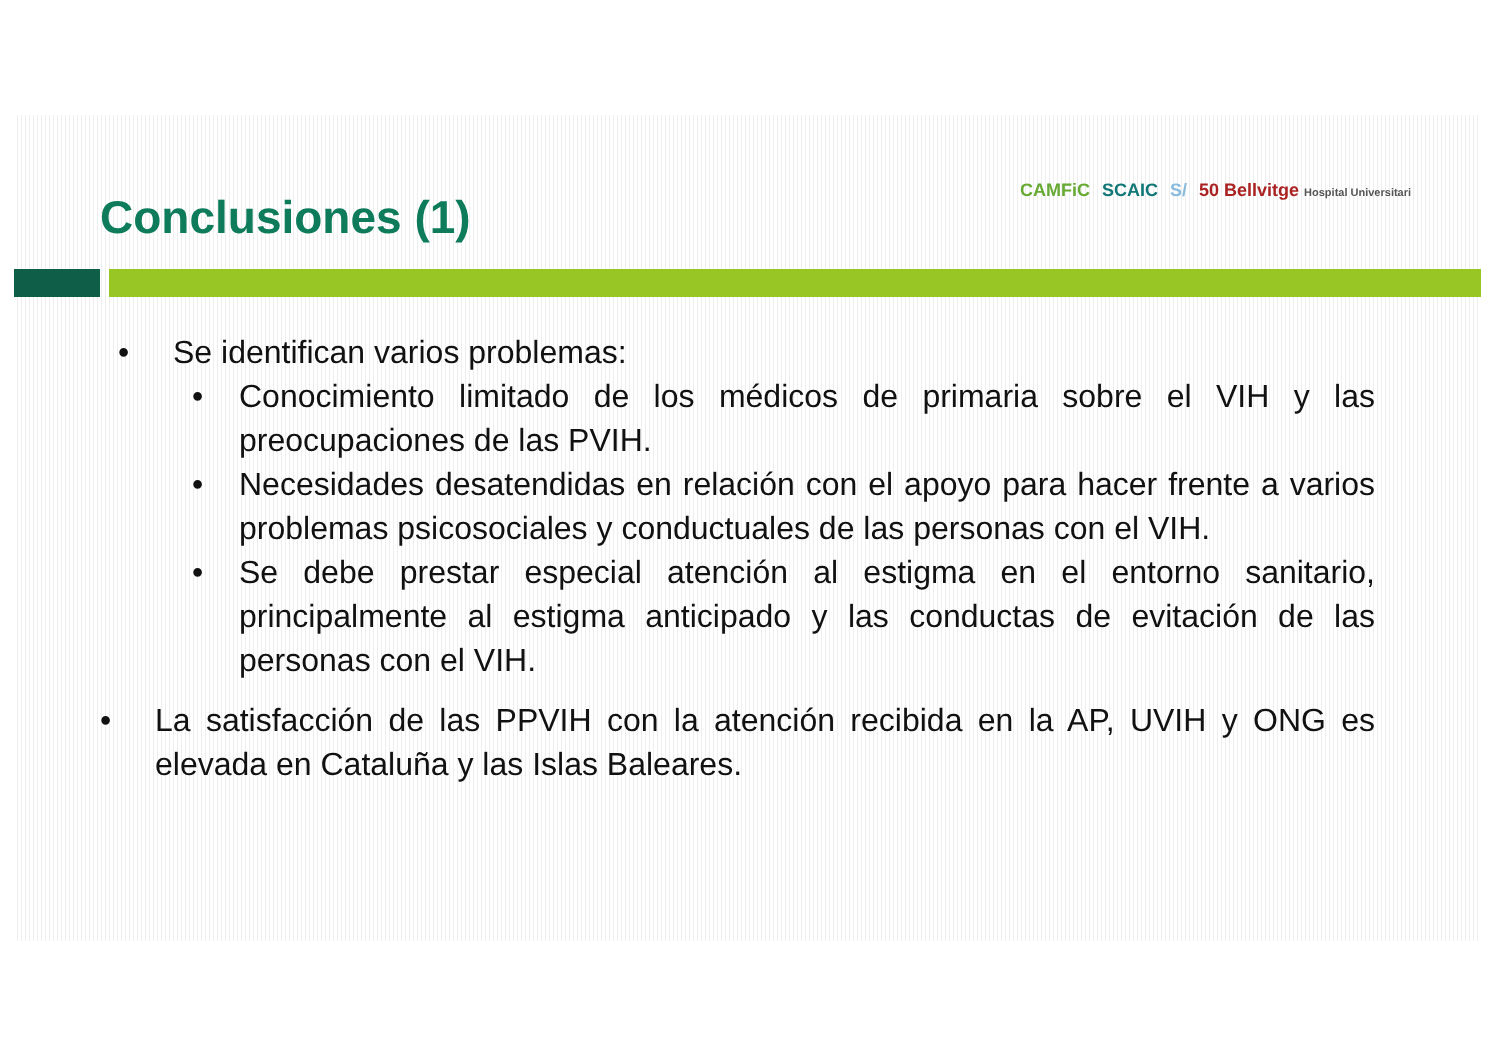Conclusiones (1)
CAMFiC SCAIC S/ 50 Bellvitge Hospital Universitari
• Se identifican varios problemas:
• Conocimiento limitado de los médicos de primaria sobre el VIH y las preocupaciones de las PVIH.
• Necesidades desatendidas en relación con el apoyo para hacer frente a varios problemas psicosociales y conductuales de las personas con el VIH.
• Se debe prestar especial atención al estigma en el entorno sanitario, principalmente al estigma anticipado y las conductas de evitación de las personas con el VIH.
• La satisfacción de las PPVIH con la atención recibida en la AP, UVIH y ONG es elevada en Cataluña y las Islas Baleares.